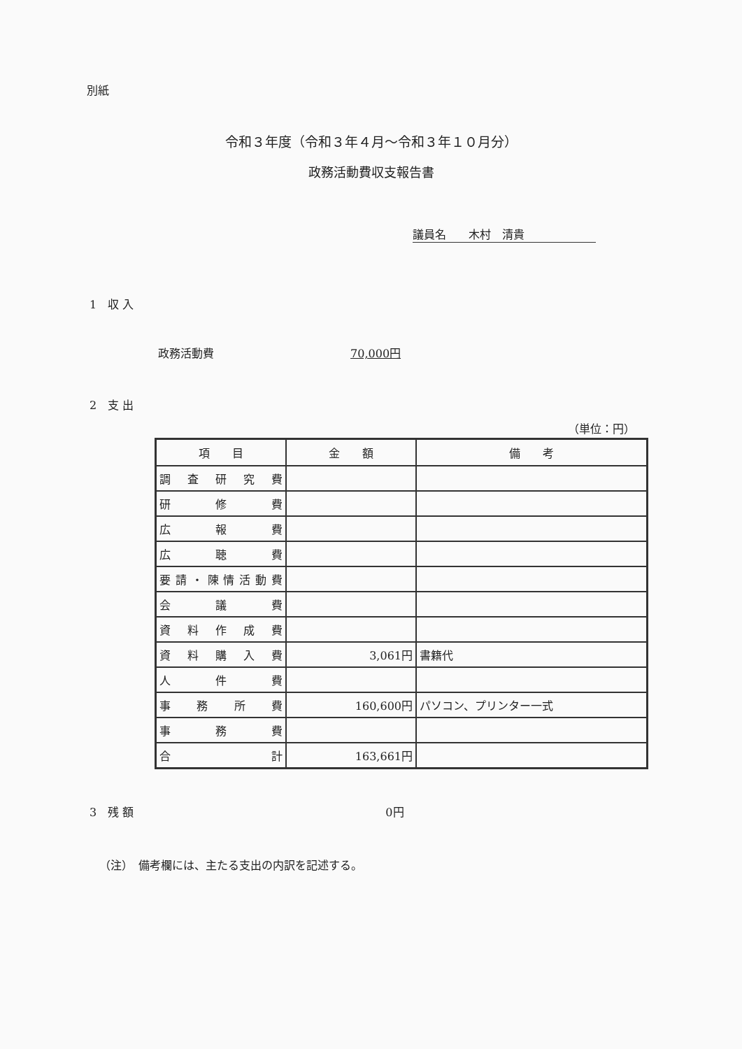別紙
令和３年度（令和３年４月～令和３年１０月分）
政務活動費収支報告書
議員名　　木村　清貴
1　収 入
政務活動費 70,000円
2　支 出
（単位：円）
| 項 目 | 金 額 | 備 考 |
| --- | --- | --- |
| 調査研究費 | | |
| 研修費 | | |
| 広報費 | | |
| 広聴費 | | |
| 要請・陳情活動費 | | |
| 会議費 | | |
| 資料作成費 | | |
| 資料購入費 | 3,061円 | 書籍代 |
| 人件費 | | |
| 事務所費 | 160,600円 | パソコン、プリンター一式 |
| 事務費 | | |
| 合計 | 163,661円 | |
3　残 額 0円
（注）　備考欄には、主たる支出の内訳を記述する。